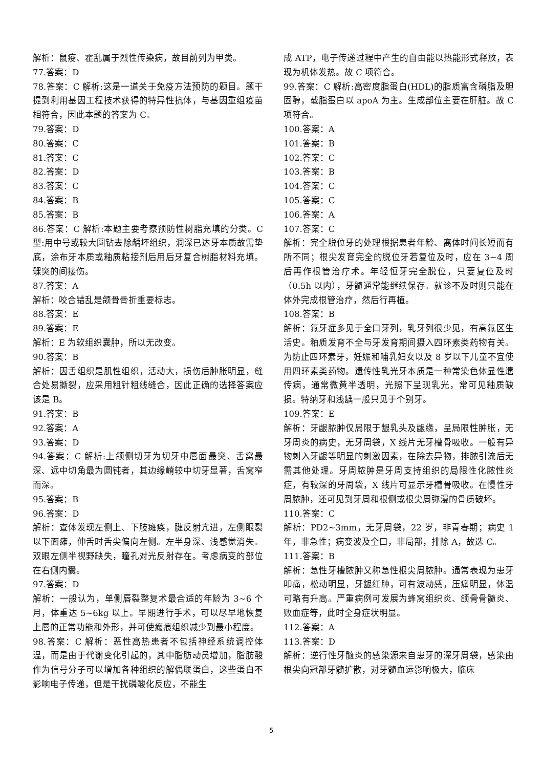解析：鼠疫、霍乱属于烈性传染病，故目前列为甲类。
77.答案：D
78.答案：C 解析:这是一道关于免疫方法预防的题目。题干提到利用基因工程技术获得的特异性抗体，与基因重组疫苗相符合，因此本题的答案为 C。
79.答案：D
80.答案：C
81.答案：C
82.答案：D
83.答案：C
84.答案：B
85.答案：B
86.答案：C 解析:本题主要考察预防性树脂充填的分类。C 型:用中号或较大圆钻去除龋坏组织，洞深已达牙本质故需垫底，涂布牙本质或釉质粘接剂后用后牙复合树脂材料充填。髁突的间接伤。
87.答案：A
解析：咬合错乱是颌骨骨折重要标志。
88.答案：E
89.答案：E
解析：E 为软组织囊肿，所以无改变。
90.答案：B
解析：因舌组织是肌性组织，活动大，损伤后肿胀明显，缝合处易撕裂，应采用粗针粗线缝合，因此正确的选择答案应该是 B。
91.答案：B
92.答案：A
93.答案：D
94.答案：C 解析:上颌侧切牙为切牙中唇面最突、舌窝最深、远中切角最为圆钝者，其边缘嵴较中切牙显著，舌窝窄而深。
95.答案：B
96.答案：D
解析：查体发现左侧上、下肢瘫痪，腱反射亢进，左侧眼裂以下面瘫，伸舌时舌尖偏向左侧。左半身深、浅感觉消失。双眼左侧半视野缺失，瞳孔对光反射存在。考虑病变的部位在右侧内囊。
97.答案：D
解析：一般认为，单侧唇裂整复术最合适的年龄为 3~6 个月，体重达 5~6kg 以上。早期进行手术，可以尽早地恢复上唇的正常功能和外形，并可使瘢痕组织减少到最小程度。
98.答案：C 解析：恶性高热患者不包括神经系统调控体温，而是由于代谢变化引起的，其中脂肪动员增加，脂肪酸作为信号分子可以增加各种组织的解偶联蛋白，这些蛋白不影响电子传递，但是干扰磷酸化反应，不能生
成 ATP，电子传递过程中产生的自由能以热能形式释放，表现为机体发热。故 C 项符合。
99.答案：C 解析:高密度脂蛋白(HDL)的脂质富含磷脂及胆固醇，载脂蛋白以 apoA 为主。生成部位主要在肝脏。故 C 项符合。
100.答案：A
101.答案：B
102.答案：C
103.答案：B
104.答案：C
105.答案：C
106.答案：A
107.答案：C
解析：完全脱位牙的处理根据患者年龄、离体时间长短而有所不同；根尖发育完全的脱位牙若复位及时，应在 3~4 周后再作根管治疗术。年轻恒牙完全脱位，只要复位及时（0.5h 以内），牙髓通常能继续保存。就诊不及时则只能在体外完成根管治疗，然后行再植。
108.答案：B
解析：氟牙症多见于全口牙列，乳牙列很少见，有高氟区生活史。釉质发育不全与牙发育期间摄入四环素类药物有关。为防止四环素牙，妊娠和哺乳妇女以及 8 岁以下儿童不宜使用四环素类药物。遗传性乳光牙本质是一种常染色体显性遗传病，通常微黄半透明，光照下呈现乳光，常可见釉质缺损。特纳牙和浅龋一般只见于个别牙。
109.答案：E
解析：牙龈脓肿仅局限于龈乳头及龈缘，呈局限性肿胀，无牙周炎的病史，无牙周袋，X 线片无牙槽骨吸收。一般有异物刺入牙龈等明显的刺激因素，在除去异物，排脓引流后无需其他处理。牙周脓肿是牙周支持组织的局限性化脓性炎症，有较深的牙周袋，X 线片可显示牙槽骨吸收。在慢性牙周脓肿，还可见到牙周和根侧或根尖周弥漫的骨质破坏。
110.答案：C
解析：PD2~3mm，无牙周袋，22 岁，非青春期；病史 1 年，非急性；病变波及全口，非局部，排除 A，故选 C。
111.答案：B
解析：急性牙槽脓肿又称急性根尖周脓肿。通常表现为患牙叩痛，松动明显，牙龈红肿，可有波动感，压痛明显，体温可略有升高。严重病例可发展为蜂窝组织炎、颌骨骨髓炎、败血症等，此时全身症状明显。
112.答案：A
113.答案：D
解析：逆行性牙髓炎的感染源来自患牙的深牙周袋，感染由根尖向冠部牙髓扩散，对牙髓血运影响极大，临床
5